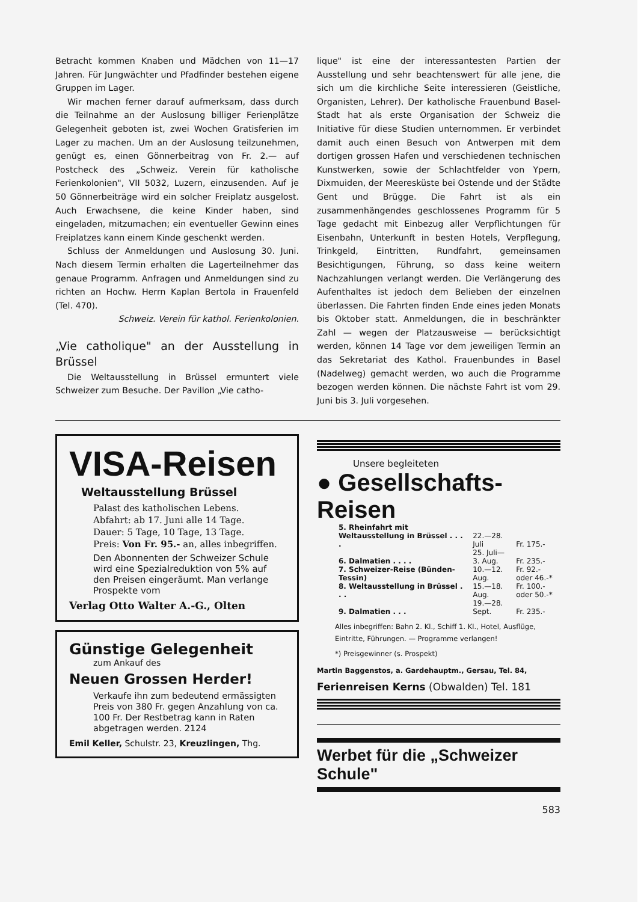Betracht kommen Knaben und Mädchen von 11—17 Jahren. Für Jungwächter und Pfadfinder bestehen eigene Gruppen im Lager.
Wir machen ferner darauf aufmerksam, dass durch die Teilnahme an der Auslosung billiger Ferienplätze Gelegenheit geboten ist, zwei Wochen Gratisferien im Lager zu machen. Um an der Auslosung teilzunehmen, genügt es, einen Gönnerbeitrag von Fr. 2.— auf Postcheck des „Schweiz. Verein für katholische Ferienkolonien", VII 5032, Luzern, einzusenden. Auf je 50 Gönnerbeiträge wird ein solcher Freiplatz ausgelost. Auch Erwachsene, die keine Kinder haben, sind eingeladen, mitzumachen; ein eventueller Gewinn eines Freiplatzes kann einem Kinde geschenkt werden.
Schluss der Anmeldungen und Auslosung 30. Juni. Nach diesem Termin erhalten die Lagerteilnehmer das genaue Programm. Anfragen und Anmeldungen sind zu richten an Hochw. Herrn Kaplan Bertola in Frauenfeld (Tel. 470).
Schweiz. Verein für kathol. Ferienkolonien.
„Vie catholique" an der Ausstellung in Brüssel
Die Weltausstellung in Brüssel ermuntert viele Schweizer zum Besuche. Der Pavillon „Vie catho-
lique" ist eine der interessantesten Partien der Ausstellung und sehr beachtenswert für alle jene, die sich um die kirchliche Seite interessieren (Geistliche, Organisten, Lehrer). Der katholische Frauenbund Basel-Stadt hat als erste Organisation der Schweiz die Initiative für diese Studien unternommen. Er verbindet damit auch einen Besuch von Antwerpen mit dem dortigen grossen Hafen und verschiedenen technischen Kunstwerken, sowie der Schlachtfelder von Ypern, Dixmuiden, der Meeresküste bei Ostende und der Städte Gent und Brügge. Die Fahrt ist als ein zusammenhängendes geschlossenes Programm für 5 Tage gedacht mit Einbezug aller Verpflichtungen für Eisenbahn, Unterkunft in besten Hotels, Verpflegung, Trinkgeld, Eintritten, Rundfahrt, gemeinsamen Besichtigungen, Führung, so dass keine weitern Nachzahlungen verlangt werden. Die Verlängerung des Aufenthaltes ist jedoch dem Belieben der einzelnen überlassen. Die Fahrten finden Ende eines jeden Monats bis Oktober statt. Anmeldungen, die in beschränkter Zahl — wegen der Platzausweise — berücksichtigt werden, können 14 Tage vor dem jeweiligen Termin an das Sekretariat des Kathol. Frauenbundes in Basel (Nadelweg) gemacht werden, wo auch die Programme bezogen werden können. Die nächste Fahrt ist vom 29. Juni bis 3. Juli vorgesehen.
VISA-Reisen
Weltausstellung Brüssel
Palast des katholischen Lebens.
Abfahrt: ab 17. Juni alle 14 Tage.
Dauer: 5 Tage, 10 Tage, 13 Tage.
Preis: Von Fr. 95.- an, alles inbegriffen.
Den Abonnenten der Schweizer Schule wird eine Spezialreduktion von 5% auf den Preisen eingeräumt. Man verlange Prospekte vom
Verlag Otto Walter A.-G., Olten
Günstige Gelegenheit
zum Ankauf des
Neuen Grossen Herder!
Verkaufe ihn zum bedeutend ermässigten Preis von 380 Fr. gegen Anzahlung von ca. 100 Fr. Der Restbetrag kann in Raten abgetragen werden. 2124
Emil Keller, Schulstr. 23, Kreuzlingen, Thg.
Unsere begleiteten
● Gesellschafts-Reisen
| 5. Rheinfahrt mit Weltausstellung in Brüssel . . . . | 22.—28. Juli | Fr. 175.- |
| 6. Dalmatien . . . . | 25. Juli—3. Aug. | Fr. 235.- |
| 7. Schweizer-Reise (Bünden-Tessin) | 10.—12. Aug. | Fr. 92.- oder 46.-* |
| 8. Weltausstellung in Brüssel . . . | 15.—18. Aug. | Fr. 100.- oder 50.-* |
| 9. Dalmatien . . . | 19.—28. Sept. | Fr. 235.- |
Alles inbegriffen: Bahn 2. Kl., Schiff 1. Kl., Hotel, Ausflüge, Eintritte, Führungen. — Programme verlangen!
*) Preisgewinner (s. Prospekt)
Martin Baggenstos, a. Gardehauptm., Gersau, Tel. 84,
Ferienreisen Kerns (Obwalden) Tel. 181
Werbet für die „Schweizer Schule"
583